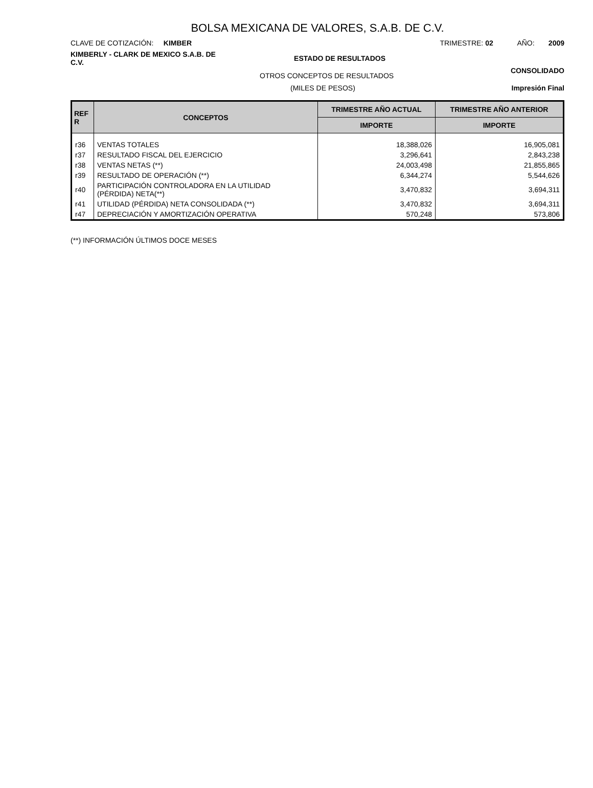BOLSA MEXICANA DE VALORES, S.A.B. DE C.V.
CLAVE DE COTIZACIÓN: KIMBER
TRIMESTRE: 02 AÑO: 2009
KIMBERLY - CLARK DE MEXICO S.A.B. DE C.V.
ESTADO DE RESULTADOS
OTROS CONCEPTOS DE RESULTADOS
CONSOLIDADO
(MILES DE PESOS) Impresión Final
| REF R | CONCEPTOS | TRIMESTRE AÑO ACTUAL | TRIMESTRE AÑO ANTERIOR |
| --- | --- | --- | --- |
| | | IMPORTE | IMPORTE |
| r36 | VENTAS TOTALES | 18,388,026 | 16,905,081 |
| r37 | RESULTADO FISCAL DEL EJERCICIO | 3,296,641 | 2,843,238 |
| r38 | VENTAS NETAS (**) | 24,003,498 | 21,855,865 |
| r39 | RESULTADO DE OPERACIÓN (**) | 6,344,274 | 5,544,626 |
| r40 | PARTICIPACIÓN CONTROLADORA EN LA UTILIDAD (PÉRDIDA) NETA(**) | 3,470,832 | 3,694,311 |
| r41 | UTILIDAD (PÉRDIDA) NETA CONSOLIDADA (**) | 3,470,832 | 3,694,311 |
| r47 | DEPRECIACIÓN Y AMORTIZACIÓN OPERATIVA | 570,248 | 573,806 |
(**) INFORMACIÓN ÚLTIMOS DOCE MESES